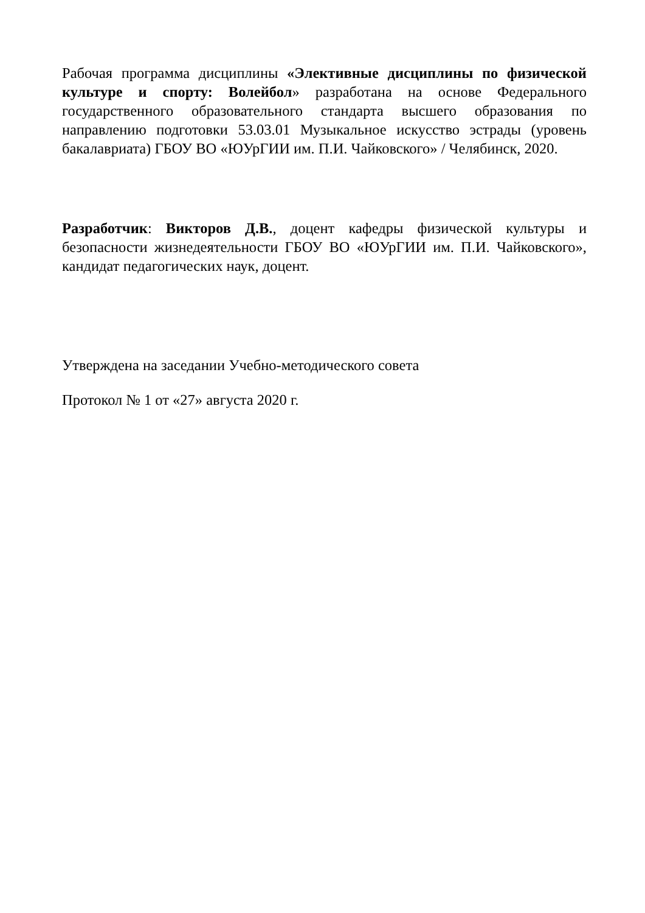Рабочая программа дисциплины «Элективные дисциплины по физической культуре и спорту: Волейбол» разработана на основе Федерального государственного образовательного стандарта высшего образования по направлению подготовки 53.03.01 Музыкальное искусство эстрады (уровень бакалавриата) ГБОУ ВО «ЮУрГИИ им. П.И. Чайковского» / Челябинск, 2020.
Разработчик: Викторов Д.В., доцент кафедры физической культуры и безопасности жизнедеятельности ГБОУ ВО «ЮУрГИИ им. П.И. Чайковского», кандидат педагогических наук, доцент.
Утверждена на заседании Учебно-методического совета
Протокол № 1 от «27» августа 2020 г.